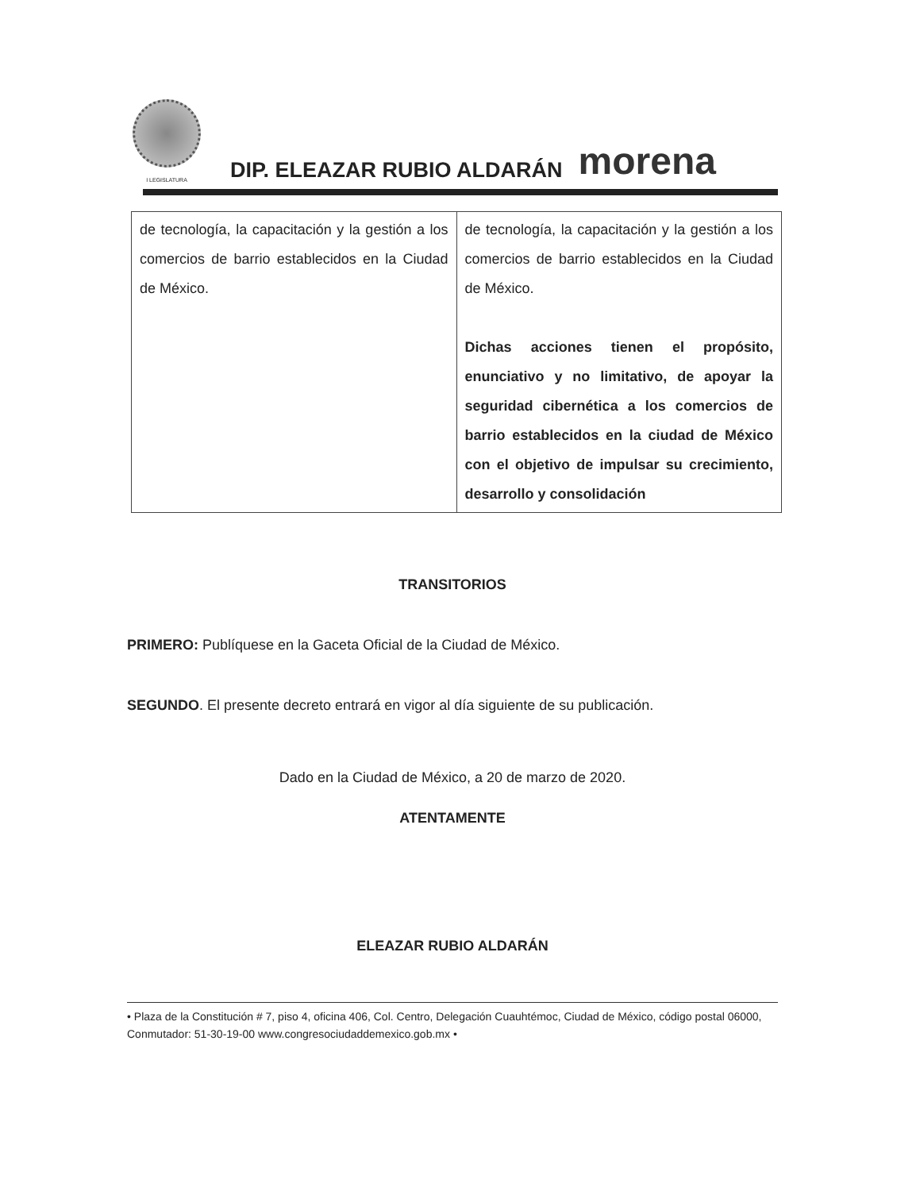I LEGISLATURA
DIP. ELEAZAR RUBIO ALDARÁN
morena
| de tecnología, la capacitación y la gestión a los comercios de barrio establecidos en la Ciudad de México. | de tecnología, la capacitación y la gestión a los comercios de barrio establecidos en la Ciudad de México. Dichas acciones tienen el propósito, enunciativo y no limitativo, de apoyar la seguridad cibernética a los comercios de barrio establecidos en la ciudad de México con el objetivo de impulsar su crecimiento, desarrollo y consolidación |
TRANSITORIOS
PRIMERO: Publíquese en la Gaceta Oficial de la Ciudad de México.
SEGUNDO. El presente decreto entrará en vigor al día siguiente de su publicación.
Dado en la Ciudad de México, a 20 de marzo de 2020.
ATENTAMENTE
ELEAZAR RUBIO ALDARÁN
• Plaza de la Constitución # 7, piso 4, oficina 406, Col. Centro, Delegación Cuauhtémoc, Ciudad de México, código postal 06000, Conmutador: 51-30-19-00 www.congresociudaddemexico.gob.mx •